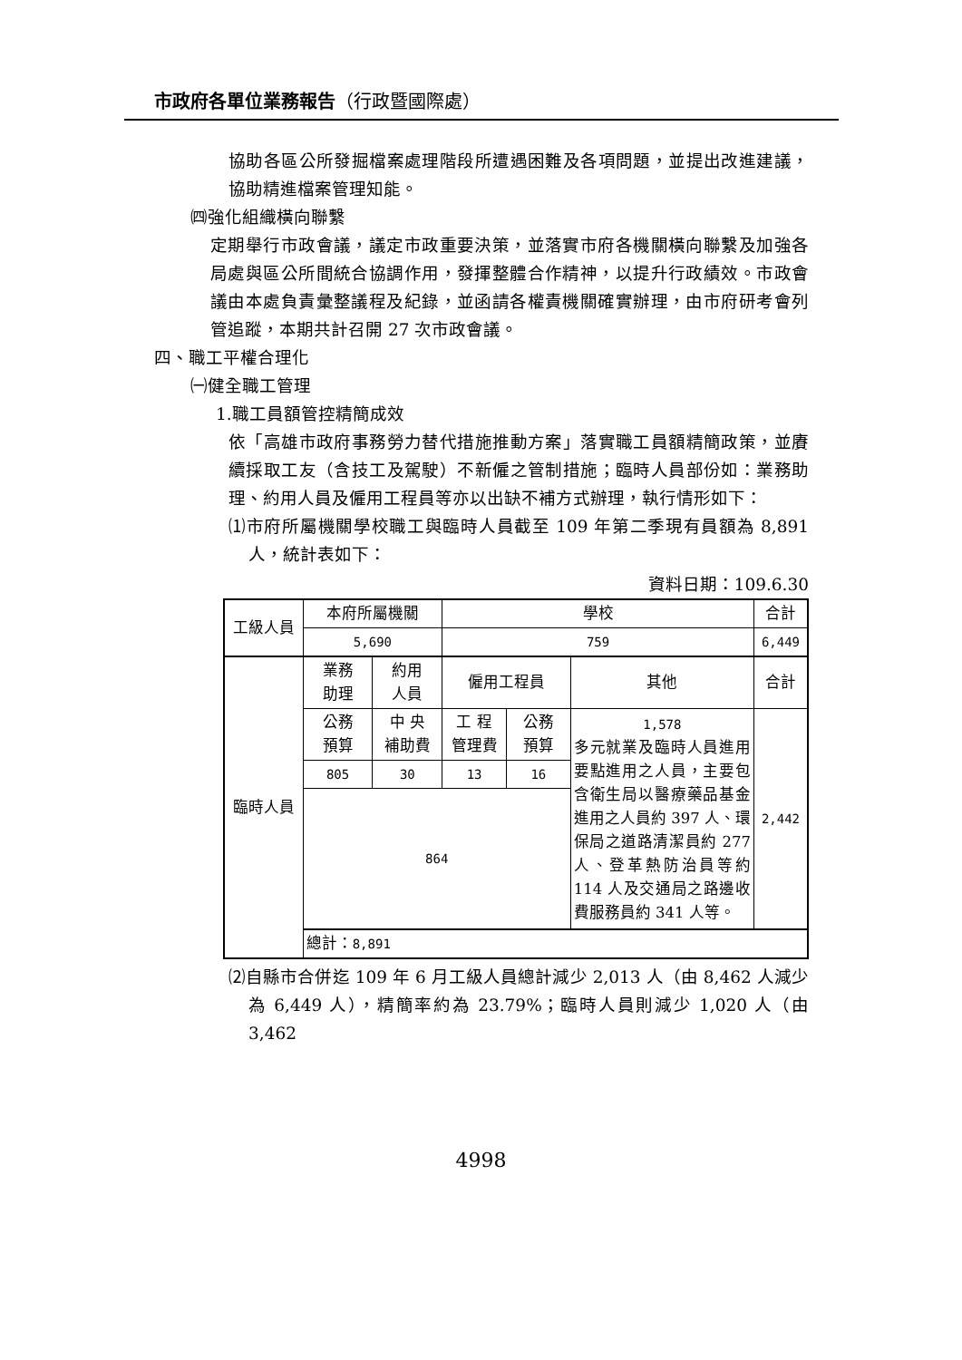市政府各單位業務報告（行政暨國際處）
協助各區公所發掘檔案處理階段所遭遇困難及各項問題，並提出改進建議，協助精進檔案管理知能。
㈣強化組織橫向聯繫
定期舉行市政會議，議定市政重要決策，並落實市府各機關橫向聯繫及加強各局處與區公所間統合協調作用，發揮整體合作精神，以提升行政績效。市政會議由本處負責彙整議程及紀錄，並函請各權責機關確實辦理，由市府研考會列管追蹤，本期共計召開 27 次市政會議。
四、職工平權合理化
㈠健全職工管理
1.職工員額管控精簡成效
依「高雄市政府事務勞力替代措施推動方案」落實職工員額精簡政策，並賡續採取工友（含技工及駕駛）不新僱之管制措施；臨時人員部份如：業務助理、約用人員及僱用工程員等亦以出缺不補方式辦理，執行情形如下：
⑴市府所屬機關學校職工與臨時人員截至 109 年第二季現有員額為 8,891 人，統計表如下：
資料日期：109.6.30
| 工級人員 | 本府所屬機關 | | 學校 | | | 合計 |
| | 5,690 | | 759 | | | 6,449 |
| 臨時人員 | 業務 助理 | 約用 人員 | 僱用工程員 | | 其他 | 合計 |
| | 公務 預算 | 中 央 補助費 | 工 程 管理費 | 公務 預算 | 1,578 多元就業及臨時人員進用要點進用之人員，主要包含衛生局以醫療藥品基金進用之人員約 397 人、環保局之道路清潔員約 277 人、登革熱防治員等約 114 人及交通局之路邊收費服務員約 341 人等。 | 2,442 |
| | 805 | 30 | 13 | 16 | | |
| | 864 | | | | | |
| | 總計： 8,891 | | | | | |
⑵自縣市合併迄 109 年 6 月工級人員總計減少 2,013 人（由 8,462 人減少為 6,449 人），精簡率約為 23.79%；臨時人員則減少 1,020 人（由 3,462
4998